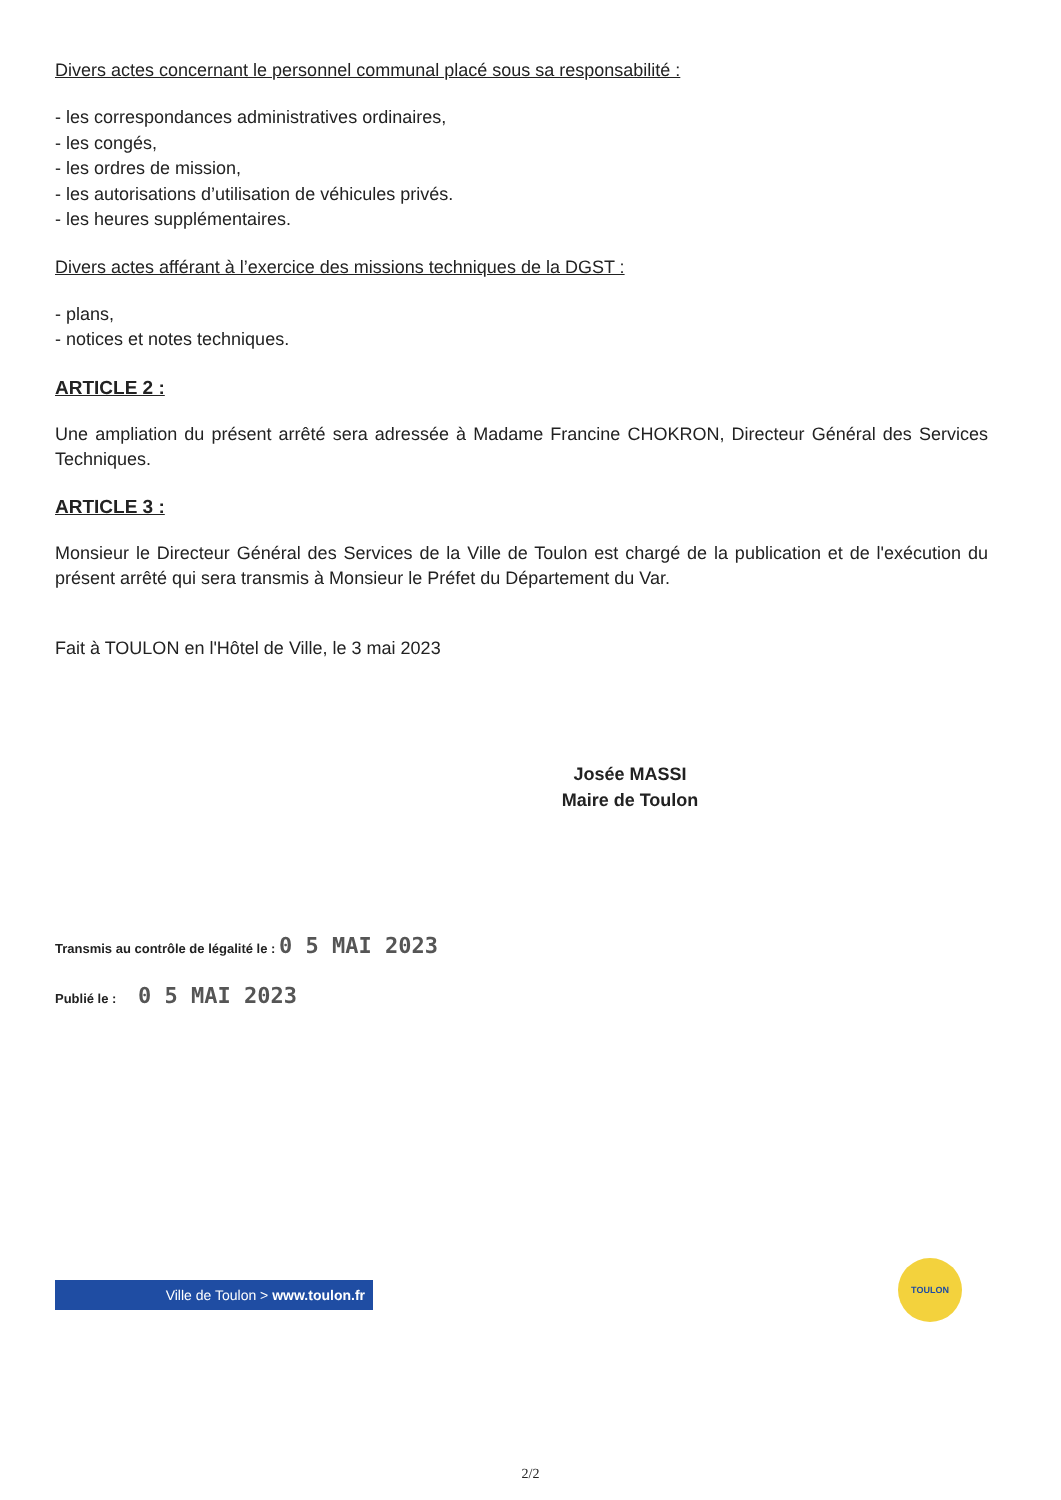Divers actes concernant le personnel communal placé sous sa responsabilité :
- les correspondances administratives ordinaires,
- les congés,
- les ordres de mission,
- les autorisations d’utilisation de véhicules privés.
- les heures supplémentaires.
Divers actes afférant à l’exercice des missions techniques de la DGST :
- plans,
- notices et notes techniques.
ARTICLE 2 :
Une ampliation du présent arrêté sera adressée à Madame Francine CHOKRON, Directeur Général des Services Techniques.
ARTICLE 3 :
Monsieur le Directeur Général des Services de la Ville de Toulon est chargé de la publication et de l'exécution du présent arrêté qui sera transmis à Monsieur le Préfet du Département du Var.
Fait à TOULON en l'Hôtel de Ville, le 3 mai 2023
Josée MASSI
Maire de Toulon
Transmis au contrôle de légalité le : 0 5 MAI 2023
Publié le : 0 5 MAI 2023
Ville de Toulon > www.toulon.fr
TOULON
2/2